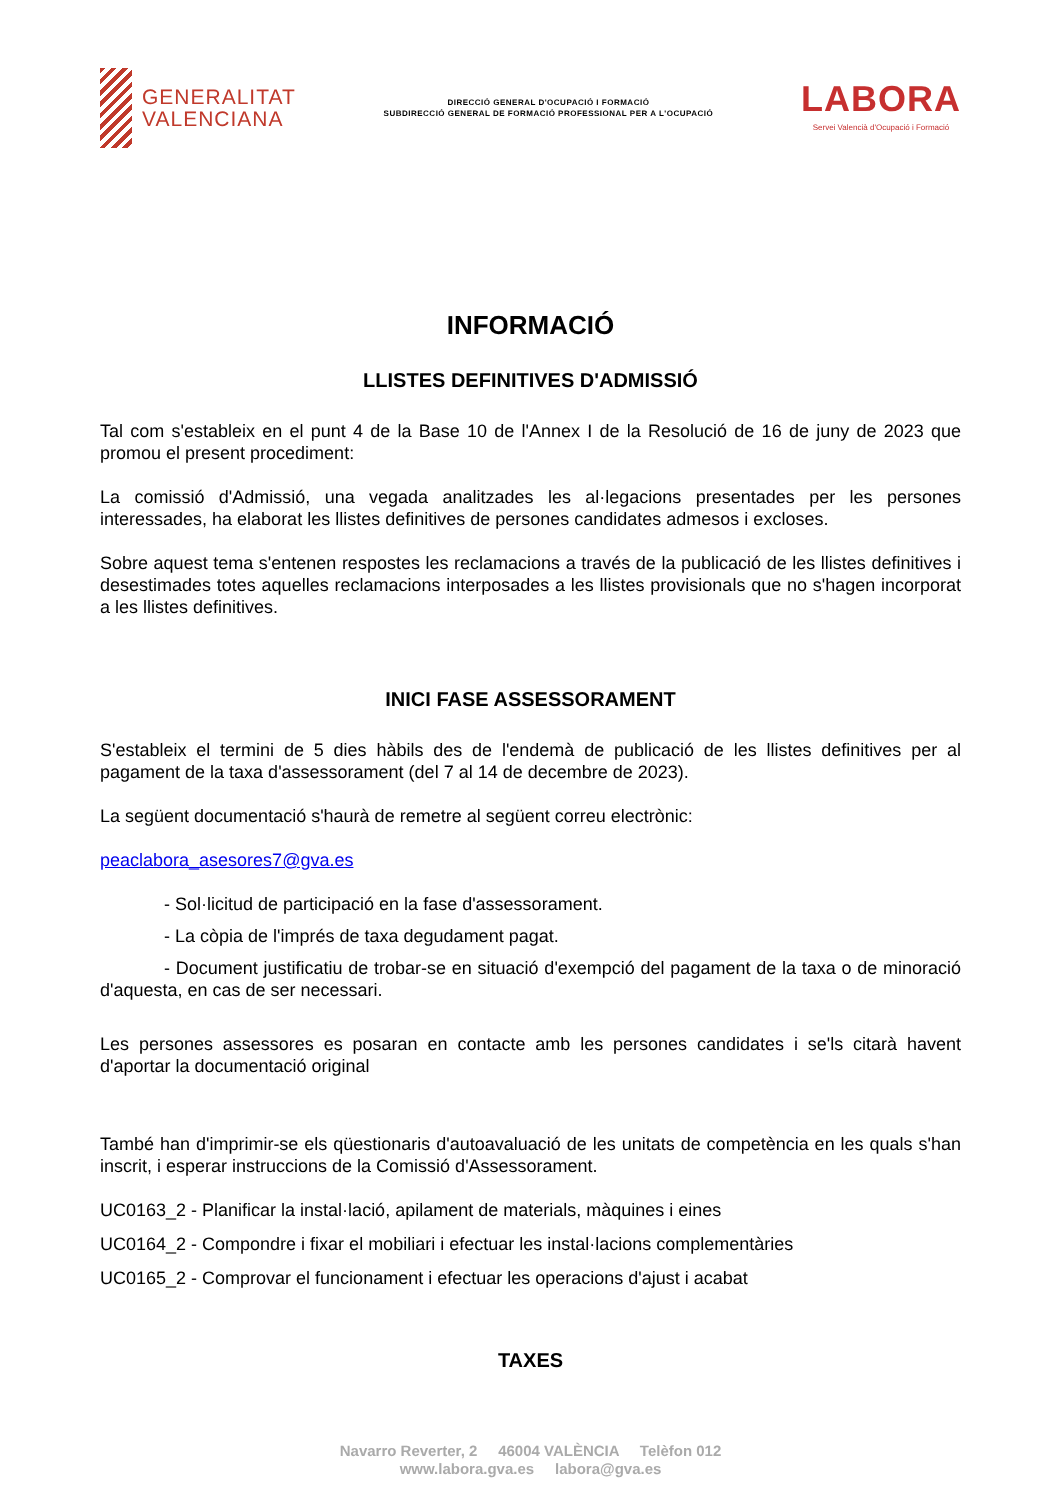GENERALITAT
VALENCIANA
DIRECCIÓ GENERAL D'OCUPACIÓ I FORMACIÓ
SUBDIRECCIÓ GENERAL DE FORMACIÓ PROFESSIONAL PER A L'OCUPACIÓ
LABORA
Servei Valencià d'Ocupació i Formació
INFORMACIÓ
LLISTES DEFINITIVES D'ADMISSIÓ
Tal com s'estableix en el punt 4 de la Base 10 de l'Annex I de la Resolució de 16 de juny de 2023 que promou el present procediment:
La comissió d'Admissió, una vegada analitzades les al·legacions presentades per les persones interessades, ha elaborat les llistes definitives de persones candidates admesos i excloses.
Sobre aquest tema s'entenen respostes les reclamacions a través de la publicació de les llistes definitives i desestimades totes aquelles reclamacions interposades a les llistes provisionals que no s'hagen incorporat a les llistes definitives.
INICI FASE ASSESSORAMENT
S'estableix el termini de 5 dies hàbils des de l'endemà de publicació de les llistes definitives per al pagament de la taxa d'assessorament (del 7 al 14 de decembre de 2023).
La següent documentació s'haurà de remetre al següent correu electrònic:
peaclabora_asesores7@gva.es
- Sol·licitud de participació en la fase d'assessorament.
- La còpia de l'imprés de taxa degudament pagat.
- Document justificatiu de trobar-se en situació d'exempció del pagament de la taxa o de minoració d'aquesta, en cas de ser necessari.
Les persones assessores es posaran en contacte amb les persones candidates i se'ls citarà havent d'aportar la documentació original
També han d'imprimir-se els qüestionaris d'autoavaluació de les unitats de competència en les quals s'han inscrit, i esperar instruccions de la Comissió d'Assessorament.
UC0163_2 - Planificar la instal·lació, apilament de materials, màquines i eines
UC0164_2 - Compondre i fixar el mobiliari i efectuar les instal·lacions complementàries
UC0165_2 - Comprovar el funcionament i efectuar les operacions d'ajust i acabat
TAXES
Navarro Reverter, 2 46004 VALÈNCIA Telèfon 012
www.labora.gva.es labora@gva.es